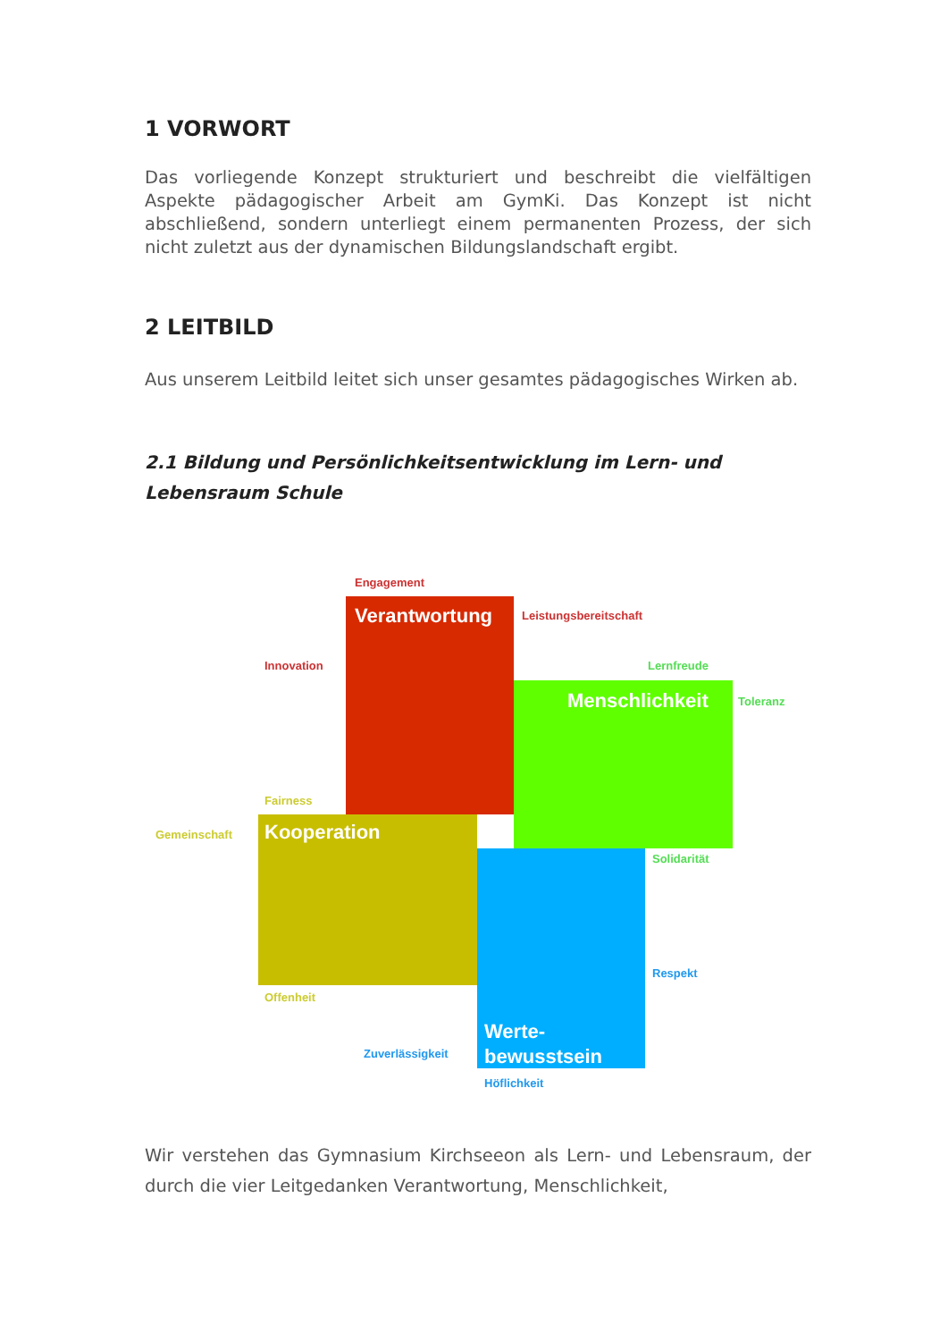1 VORWORT
Das vorliegende Konzept strukturiert und beschreibt die vielfältigen Aspekte pädagogischer Arbeit am GymKi. Das Konzept ist nicht abschließend, sondern unterliegt einem permanenten Prozess, der sich nicht zuletzt aus der dynamischen Bildungslandschaft ergibt.
2 LEITBILD
Aus unserem Leitbild leitet sich unser gesamtes pädagogisches Wirken ab.
2.1 Bildung und Persönlichkeitsentwicklung im Lern- und Lebensraum Schule
Engagement
Verantwortung Leistungsbereitschaft
Innovation Lernfreude
Menschlichkeit Toleranz
Fairness
Gemeinschaft Kooperation
Solidarität
Respekt
Offenheit
Werte-
bewusstsein
Zuverlässigkeit
Höflichkeit
Wir verstehen das Gymnasium Kirchseeon als Lern- und Lebensraum, der durch die vier Leitgedanken Verantwortung, Menschlichkeit,